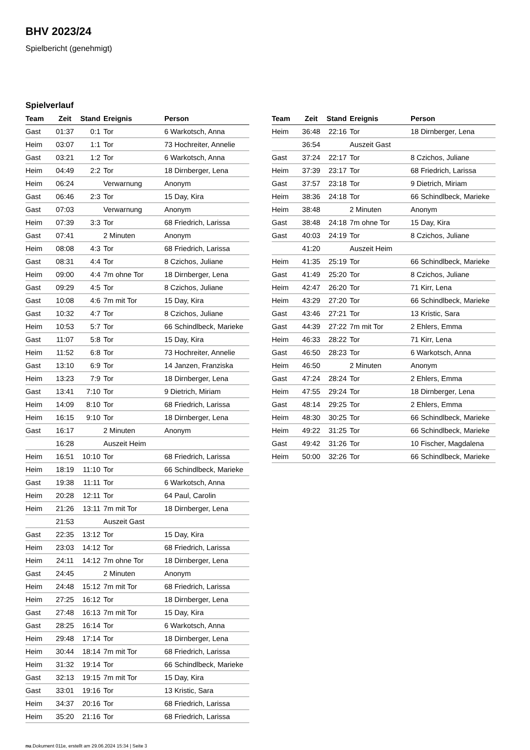BHV 2023/24
Spielbericht (genehmigt)
Spielverlauf
| Team | Zeit | Stand | Ereignis | Person |
| --- | --- | --- | --- | --- |
| Gast | 01:37 | 0:1 | Tor | 6 Warkotsch, Anna |
| Heim | 03:07 | 1:1 | Tor | 73 Hochreiter, Annelie |
| Gast | 03:21 | 1:2 | Tor | 6 Warkotsch, Anna |
| Heim | 04:49 | 2:2 | Tor | 18 Dirnberger, Lena |
| Heim | 06:24 | | Verwarnung | Anonym |
| Gast | 06:46 | 2:3 | Tor | 15 Day, Kira |
| Gast | 07:03 | | Verwarnung | Anonym |
| Heim | 07:39 | 3:3 | Tor | 68 Friedrich, Larissa |
| Gast | 07:41 | | 2 Minuten | Anonym |
| Heim | 08:08 | 4:3 | Tor | 68 Friedrich, Larissa |
| Gast | 08:31 | 4:4 | Tor | 8 Czichos, Juliane |
| Heim | 09:00 | 4:4 | 7m ohne Tor | 18 Dirnberger, Lena |
| Gast | 09:29 | 4:5 | Tor | 8 Czichos, Juliane |
| Gast | 10:08 | 4:6 | 7m mit Tor | 15 Day, Kira |
| Gast | 10:32 | 4:7 | Tor | 8 Czichos, Juliane |
| Heim | 10:53 | 5:7 | Tor | 66 Schindlbeck, Marieke |
| Gast | 11:07 | 5:8 | Tor | 15 Day, Kira |
| Heim | 11:52 | 6:8 | Tor | 73 Hochreiter, Annelie |
| Gast | 13:10 | 6:9 | Tor | 14 Janzen, Franziska |
| Heim | 13:23 | 7:9 | Tor | 18 Dirnberger, Lena |
| Gast | 13:41 | 7:10 | Tor | 9 Dietrich, Miriam |
| Heim | 14:09 | 8:10 | Tor | 68 Friedrich, Larissa |
| Heim | 16:15 | 9:10 | Tor | 18 Dirnberger, Lena |
| Gast | 16:17 | | 2 Minuten | Anonym |
| | 16:28 | | Auszeit Heim | |
| Heim | 16:51 | 10:10 | Tor | 68 Friedrich, Larissa |
| Heim | 18:19 | 11:10 | Tor | 66 Schindlbeck, Marieke |
| Gast | 19:38 | 11:11 | Tor | 6 Warkotsch, Anna |
| Heim | 20:28 | 12:11 | Tor | 64 Paul, Carolin |
| Heim | 21:26 | 13:11 | 7m mit Tor | 18 Dirnberger, Lena |
| | 21:53 | | Auszeit Gast | |
| Gast | 22:35 | 13:12 | Tor | 15 Day, Kira |
| Heim | 23:03 | 14:12 | Tor | 68 Friedrich, Larissa |
| Heim | 24:11 | 14:12 | 7m ohne Tor | 18 Dirnberger, Lena |
| Gast | 24:45 | | 2 Minuten | Anonym |
| Heim | 24:48 | 15:12 | 7m mit Tor | 68 Friedrich, Larissa |
| Heim | 27:25 | 16:12 | Tor | 18 Dirnberger, Lena |
| Gast | 27:48 | 16:13 | 7m mit Tor | 15 Day, Kira |
| Gast | 28:25 | 16:14 | Tor | 6 Warkotsch, Anna |
| Heim | 29:48 | 17:14 | Tor | 18 Dirnberger, Lena |
| Heim | 30:44 | 18:14 | 7m mit Tor | 68 Friedrich, Larissa |
| Heim | 31:32 | 19:14 | Tor | 66 Schindlbeck, Marieke |
| Gast | 32:13 | 19:15 | 7m mit Tor | 15 Day, Kira |
| Gast | 33:01 | 19:16 | Tor | 13 Kristic, Sara |
| Heim | 34:37 | 20:16 | Tor | 68 Friedrich, Larissa |
| Heim | 35:20 | 21:16 | Tor | 68 Friedrich, Larissa |
| Team | Zeit | Stand | Ereignis | Person |
| --- | --- | --- | --- | --- |
| Heim | 36:48 | 22:16 | Tor | 18 Dirnberger, Lena |
| | 36:54 | | Auszeit Gast | |
| Gast | 37:24 | 22:17 | Tor | 8 Czichos, Juliane |
| Heim | 37:39 | 23:17 | Tor | 68 Friedrich, Larissa |
| Gast | 37:57 | 23:18 | Tor | 9 Dietrich, Miriam |
| Heim | 38:36 | 24:18 | Tor | 66 Schindlbeck, Marieke |
| Heim | 38:48 | | 2 Minuten | Anonym |
| Gast | 38:48 | 24:18 | 7m ohne Tor | 15 Day, Kira |
| Gast | 40:03 | 24:19 | Tor | 8 Czichos, Juliane |
| | 41:20 | | Auszeit Heim | |
| Heim | 41:35 | 25:19 | Tor | 66 Schindlbeck, Marieke |
| Gast | 41:49 | 25:20 | Tor | 8 Czichos, Juliane |
| Heim | 42:47 | 26:20 | Tor | 71 Kirr, Lena |
| Heim | 43:29 | 27:20 | Tor | 66 Schindlbeck, Marieke |
| Gast | 43:46 | 27:21 | Tor | 13 Kristic, Sara |
| Gast | 44:39 | 27:22 | 7m mit Tor | 2 Ehlers, Emma |
| Heim | 46:33 | 28:22 | Tor | 71 Kirr, Lena |
| Gast | 46:50 | 28:23 | Tor | 6 Warkotsch, Anna |
| Heim | 46:50 | | 2 Minuten | Anonym |
| Gast | 47:24 | 28:24 | Tor | 2 Ehlers, Emma |
| Heim | 47:55 | 29:24 | Tor | 18 Dirnberger, Lena |
| Gast | 48:14 | 29:25 | Tor | 2 Ehlers, Emma |
| Heim | 48:30 | 30:25 | Tor | 66 Schindlbeck, Marieke |
| Heim | 49:22 | 31:25 | Tor | 66 Schindlbeck, Marieke |
| Gast | 49:42 | 31:26 | Tor | 10 Fischer, Magdalena |
| Heim | 50:00 | 32:26 | Tor | 66 Schindlbeck, Marieke |
nu.Dokument 011e, erstellt am 29.06.2024 15:34 | Seite 3